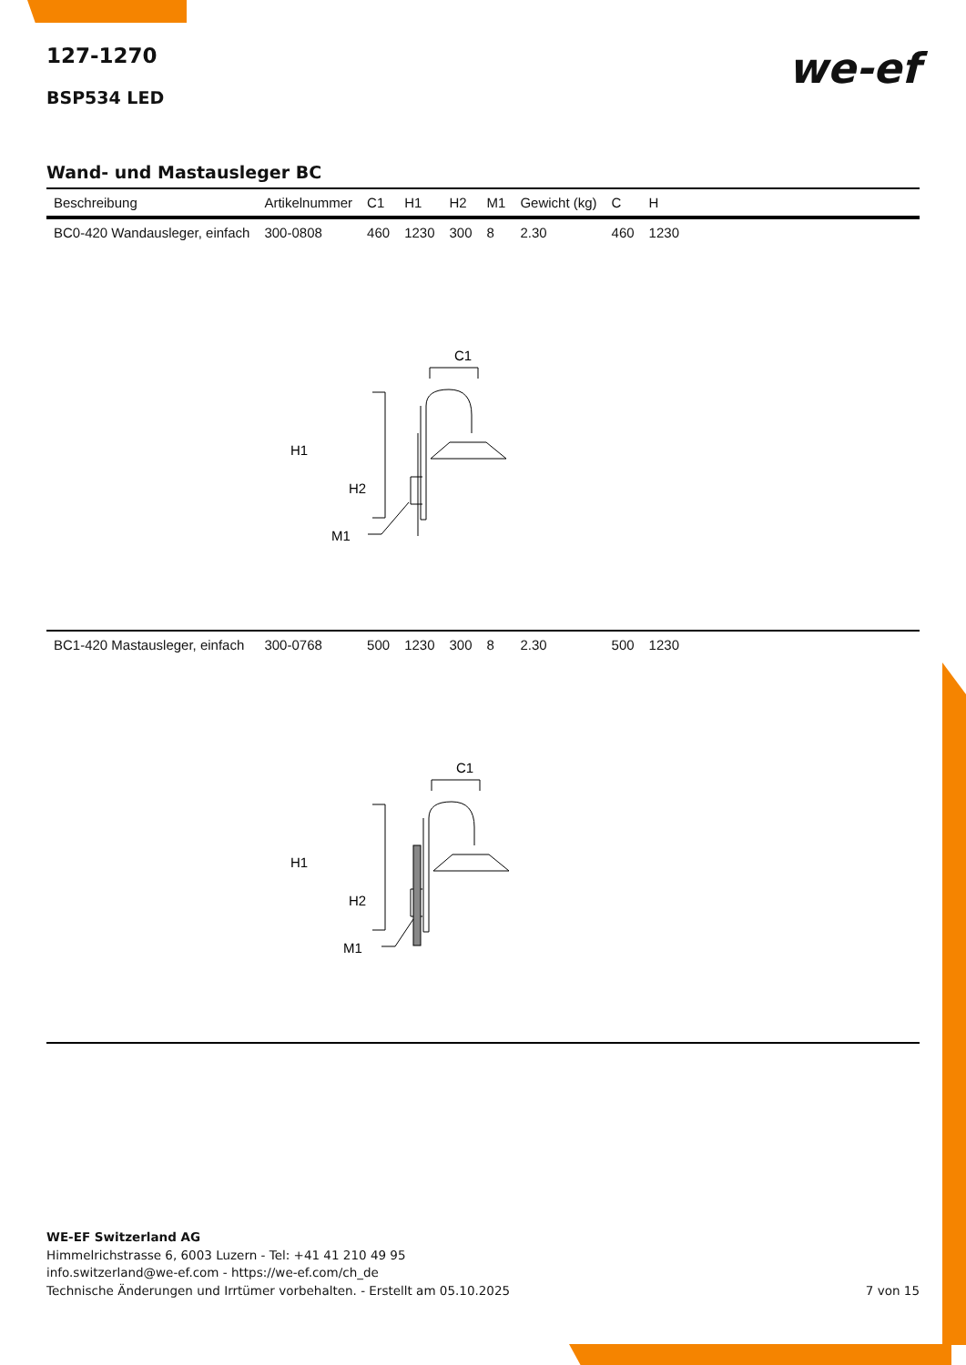127-1270
BSP534 LED
we-ef
Wand- und Mastausleger BC
| Beschreibung | Artikelnummer | C1 | H1 | H2 | M1 | Gewicht (kg) | C | H | |
| --- | --- | --- | --- | --- | --- | --- | --- | --- | --- |
| BC0-420 Wandausleger, einfach | 300-0808 | 460 | 1230 | 300 | 8 | 2.30 | 460 | 1230 | |
| C1 H1 H2 M1 | | | | | | | | | |
| BC1-420 Mastausleger, einfach | 300-0768 | 500 | 1230 | 300 | 8 | 2.30 | 500 | 1230 | |
| C1 H1 H2 M1 | | | | | | | | | |
WE-EF Switzerland AG
Himmelrichstrasse 6, 6003 Luzern - Tel: +41 41 210 49 95
info.switzerland@we-ef.com - https://we-ef.com/ch_de
Technische Änderungen und Irrtümer vorbehalten. - Erstellt am 05.10.2025 7 von 15